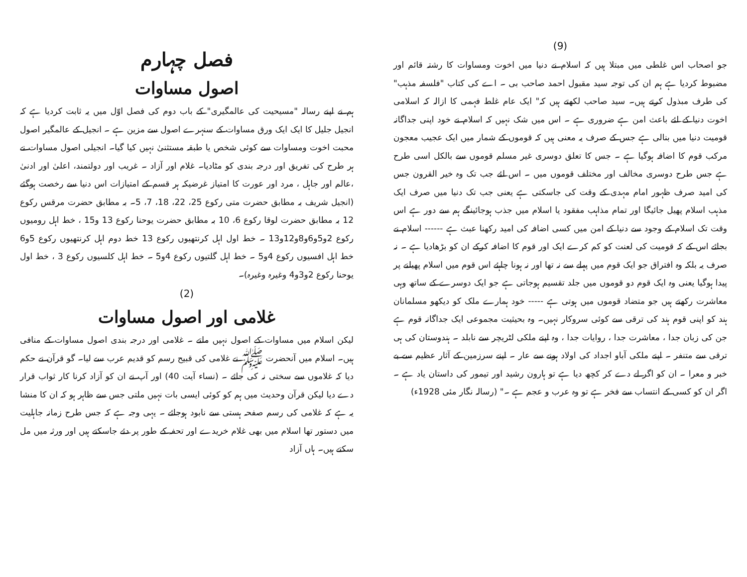(9)
جو اصحاب اس غلطی میں مبتلا ہیں کہ اسلام نے دنیا میں اخوت ومساوات کا رشتہ قائم اور مضبوط کردیا ہے ہم ان کی توجہ سید مقبول احمد صاحب بی ۔ اے کی کتاب "فلسفہ مذہب" کی طرف مبذول کرتے ہیں۔ سید صاحب لکھتے ہیں کہ" ایک عام غلط فہمی کا ازالہ کہ اسلامی اخوت دنیا کے لئے باعث امن ہے ضروری ہے ۔ اس میں شک نہیں کہ اسلام نے خود اپنی جداگانہ قومیت دنیا میں بنالی ہے جس کے صرف یہ معنی ہیں کہ قوموں کے شمار میں ایک عجیب معجون مرکب قوم کا اضافہ ہوگیا ہے ۔ جس کا تعلق دوسری غیر مسلم قوموں سے بالکل اسی طرح ہے جس طرح دوسری مخالف اور مختلف قوموں میں ۔ اس لئے جب تک وہ خیر القرون جس کی امید صرف ظہور امام مہدی کے وقت کی جاسکتی ہے یعنی جب تک دنیا میں صرف ایک مذہب اسلام پھیل جائیگا اور تمام مذاہب مفقود یا اسلام میں جذب ہوجائینگے ہم سے دور ہے اس وقت تک اسلام کے وجود سے دنیا کے امن میں کسی اضافہ کی امید رکھنا عبث ہے ------ اسلام نے بجائے اس کے کہ قومیت کی لعنت کو کم کرے ایک اور قوم کا اضافہ کرکے ان کو بڑھادیا ہے ۔ نہ صرف یہ بلکہ وہ افتراق جو ایک قوم میں پہلے سے نہ تھا اور نہ ہونا چاہئے اس قوم میں اسلام پھیلنے پر پیدا ہوگیا یعنی وہ ایک قوم دو قوموں میں جلد تقسیم ہوجاتی ہے جو ایک دوسرے کے ساتھ وہی معاشرت رکھتے ہیں جو متضاد قوموں میں ہوتی ہے ----- خود ہمارے ملک کو دیکھو مسلمانان ہند کو اپنی قوم ہند کی ترقی سے کوئی سروکار نہیں۔ وہ بحیثیت مجموعی ایک جداگانہ قوم ہے جن کی زبان جدا ، معاشرت جدا ، روایات جدا ، وہ اپنے ملکی لٹریچر سے نابلد ۔ ہندوستان کی ہی ترقی سے متنفر ۔ اپنے ملکی آباو اجداد کی اولاد ہونے سے عار ۔ اپنے سرزمین کے آثار عظیم سے بے خبر و معرا ۔ ان کو اگر لے دے کر کچھ دیا ہے تو ہارون رشید اور تیمور کی داستان یاد ہے ۔ اگر ان کو کسی کے انتساب سے فخر ہے تو وہ عرب و عجم ہے ۔" (رسالہ نگار مئی 1928ء)
فصل چہارم
اصول مساوات
ہم نے اپنے رسالہ "مسیحیت کی عالمگیری" کے باب دوم کی فصل اوّل میں یہ ثابت کردیا ہے کہ انجیل جلیل کا ایک ایک ورق مساوات کے سنہرے اصول سے مزین ہے ۔ انجیل کے عالمگیر اصول محبت اخوت ومساوات سے کوئی شخص یا طبقہ مستثنیٰ نہیں کیا گیا۔ انجیلی اصول مساوات نے ہر طرح کی تفریق اور درجہ بندی کو مٹادیا۔ غلام اور آزاد ۔ غریب اور دولتمند، اعلیٰ اور ادنیٰ ،عالم اور جاہل ، مرد اور عورت کا امتیاز غرضیکہ ہر قسم کے امتیازات اس دنیا سے رخصت ہوگئے (انجیل شریف بہ مطابق حضرت متی رکوع 25، 22، 18، 7، 5۔ بہ مطابق حضرت مرقس رکوع 12 بہ مطابق حضرت لوقا رکوع 6، 10 بہ مطابق حضرت یوحنا رکوع 13 و15 ، خط اہل رومیوں رکوع 2و5و6و8و12و13 ۔ خط اول اہل کرنتھیوں رکوع 13 خط دوم اہل کرنتھیوں رکوع 5و6 خط اہل افسیوں رکوع 4و5 ۔ خط اہل گلتیوں رکوع 4و5 ۔ خط اہل کلسیوں رکوع 3 ، خط اول یوحنا رکوع 2و3و4 وغیرہ وغیرہ)۔
(2)
غلامی اور اصول مساوات
لیکن اسلام میں مساوات کے اصول نہیں ملتے ۔ غلامی اور درجہ بندی اصول مساوات کے منافی ہیں۔ اسلام میں آنحضرت ﷺ نے غلامی کی قبیح رسم کو قدیم عرب سے لیا۔ گو قرآن نے حکم دیا کہ غلاموں سے سختی نہ کی جائے ۔ (نساء آیت 40) اور آپ نے ان کو آزاد کرنا کار ثواب قرار دے دیا لیکن قرآن وحدیث میں ہم کو کوئی ایسی بات نہیں ملتی جس سے ظاہر ہو کہ ان کا منشا یہ ہے کہ غلامی کی رسم صفحہ ہستی سے نابود ہوجائے ۔ یہی وجہ ہے کہ جس طرح زمانہ جاہلیت میں دستور تھا اسلام میں بھی غلام خریدے اور تحفہ کے طور پر دئے جاسکتے ہیں اور ورثہ میں مل سکتے ہیں۔ ہاں آزاد